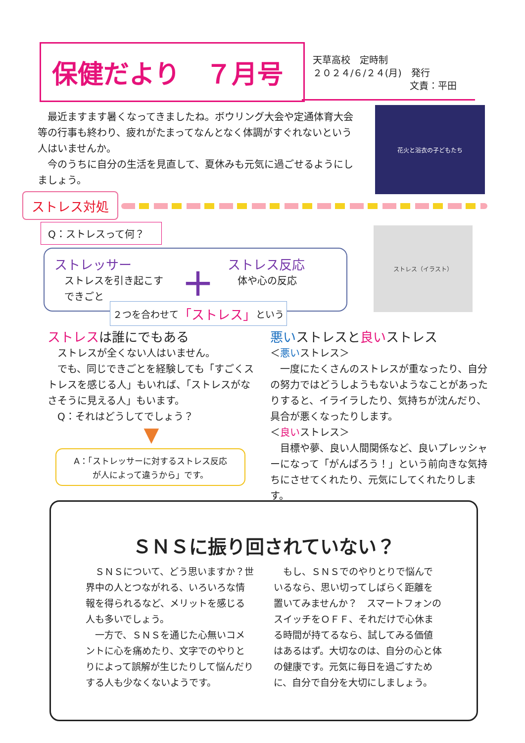保健だより　７月号
天草高校　定時制
２０２４/６/２４(月)　発行
文責：平田
　最近ますます暑くなってきましたね。ボウリング大会や定通体育大会等の行事も終わり、疲れがたまってなんとなく体調がすぐれないという人はいませんか。
　今のうちに自分の生活を見直して、夏休みも元気に過ごせるようにしましょう。
花火と浴衣の子どもたち
ストレス対処
Q：ストレスって何？
ストレッサー
ストレスを引き起こす
できごと
＋
ストレス反応
体や心の反応
２つを合わせて 「ストレス」 という
ストレス（イラスト）
ストレスは誰にでもある
　ストレスが全くない人はいません。
　でも、同じできごとを経験しても「すごくストレスを感じる人」もいれば、「ストレスがなさそうに見える人」もいます。
　Q：それはどうしてでしょう？
▼
A：「ストレッサーに対するストレス反応
が人によって違うから」です。
悪いストレスと良いストレス
＜悪いストレス＞
　一度にたくさんのストレスが重なったり、自分の努力ではどうしようもないようなことがあったりすると、イライラしたり、気持ちが沈んだり、具合が悪くなったりします。
＜良いストレス＞
　目標や夢、良い人間関係など、良いプレッシャーになって「がんばろう！」という前向きな気持ちにさせてくれたり、元気にしてくれたりします。
ＳＮＳに振り回されていない？
　ＳＮＳについて、どう思いますか？世界中の人とつながれる、いろいろな情報を得られるなど、メリットを感じる人も多いでしょう。
　一方で、ＳＮＳを通じた心無いコメントに心を痛めたり、文字でのやりとりによって誤解が生じたりして悩んだりする人も少なくないようです。
　もし、ＳＮＳでのやりとりで悩んでいるなら、思い切ってしばらく距離を置いてみませんか？　スマートフォンのスイッチをＯＦＦ、それだけで心休まる時間が持てるなら、試してみる価値はあるはず。大切なのは、自分の心と体の健康です。元気に毎日を過ごすために、自分で自分を大切にしましょう。